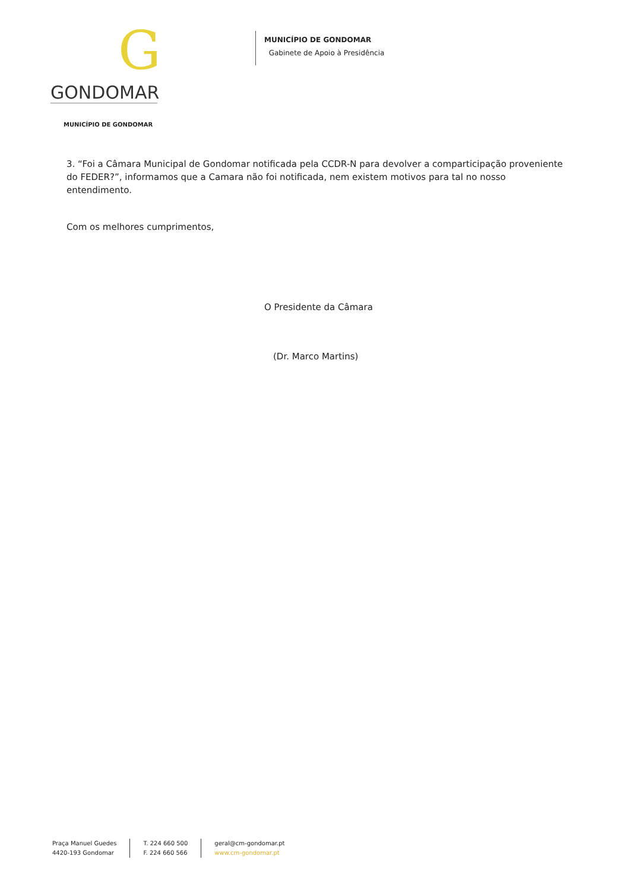G
GONDOMAR
MUNICÍPIO DE GONDOMAR
MUNICÍPIO DE GONDOMAR
Gabinete de Apoio à Presidência
3. “Foi a Câmara Municipal de Gondomar notificada pela CCDR-N para devolver a comparticipação proveniente do FEDER?”, informamos que a Camara não foi notificada, nem existem motivos para tal no nosso entendimento.
Com os melhores cumprimentos,
O Presidente da Câmara
(Dr. Marco Martins)
Praça Manuel Guedes
4420-193 Gondomar
T. 224 660 500
F. 224 660 566
geral@cm-gondomar.pt
www.cm-gondomar.pt